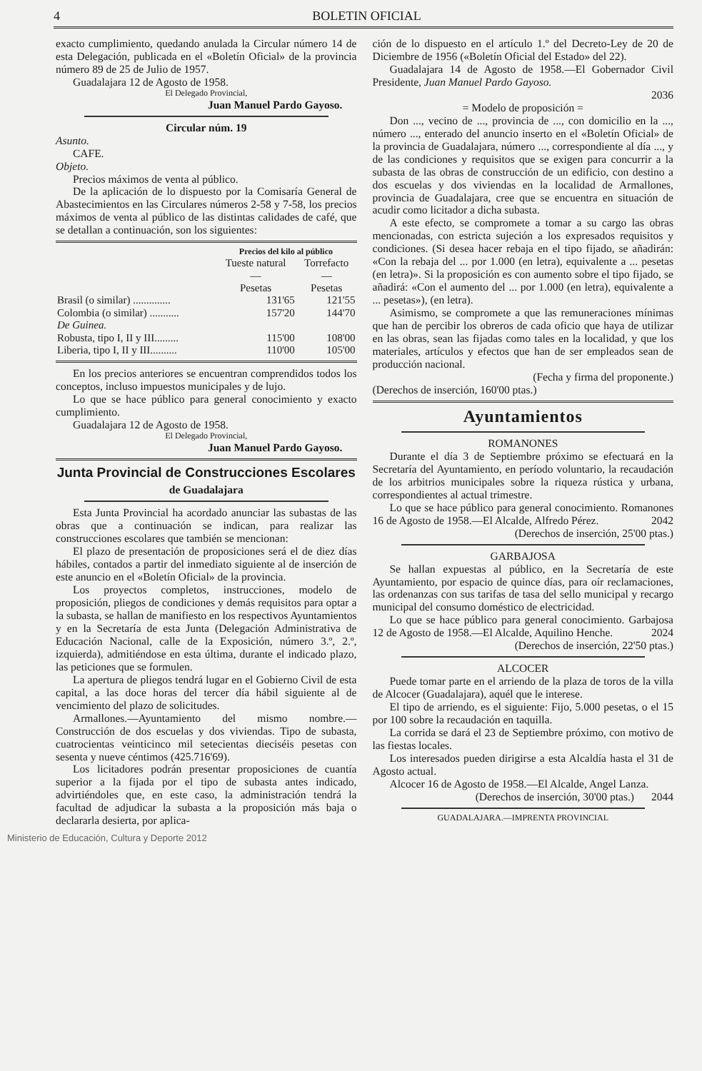4 BOLETIN OFICIAL
exacto cumplimiento, quedando anulada la Circular número 14 de esta Delegación, publicada en el «Boletín Oficial» de la provincia número 89 de 25 de Julio de 1957.
Guadalajara 12 de Agosto de 1958.
El Delegado Provincial,
Juan Manuel Pardo Gayoso.
Circular núm. 19
Asunto.
CAFE.
Objeto.
Precios máximos de venta al público.
De la aplicación de lo dispuesto por la Comisaría General de Abastecimientos en las Circulares números 2-58 y 7-58, los precios máximos de venta al público de las distintas calidades de café, que se detallan a continuación, son los siguientes:
| | Precios del kilo al público | |
| --- | --- | --- |
| | Tueste natural — Pesetas | Torrefacto — Pesetas |
| Brasil (o similar) .............. | 131'65 | 121'55 |
| Colombia (o similar) ........... | 157'20 | 144'70 |
| De Guinea. | | |
| Robusta, tipo I, II y III......... | 115'00 | 108'00 |
| Liberia, tipo I, II y III.......... | 110'00 | 105'00 |
En los precios anteriores se encuentran comprendidos todos los conceptos, incluso impuestos municipales y de lujo.
Lo que se hace público para general conocimiento y exacto cumplimiento.
Guadalajara 12 de Agosto de 1958.
El Delegado Provincial,
Juan Manuel Pardo Gayoso.
Junta Provincial de Construcciones Escolares
de Guadalajara
Esta Junta Provincial ha acordado anunciar las subastas de las obras que a continuación se indican, para realizar las construcciones escolares que también se mencionan:
El plazo de presentación de proposiciones será el de diez días hábiles, contados a partir del inmediato siguiente al de inserción de este anuncio en el «Boletín Oficial» de la provincia.
Los proyectos completos, instrucciones, modelo de proposición, pliegos de condiciones y demás requisitos para optar a la subasta, se hallan de manifiesto en los respectivos Ayuntamientos y en la Secretaría de esta Junta (Delegación Administrativa de Educación Nacional, calle de la Exposición, número 3.º, 2.º, izquierda), admitiéndose en esta última, durante el indicado plazo, las peticiones que se formulen.
La apertura de pliegos tendrá lugar en el Gobierno Civil de esta capital, a las doce horas del tercer día hábil siguiente al de vencimiento del plazo de solicitudes.
Armallones.—Ayuntamiento del mismo nombre.— Construcción de dos escuelas y dos viviendas. Tipo de subasta, cuatrocientas veinticinco mil setecientas dieciséis pesetas con sesenta y nueve céntimos (425.716'69).
Los licitadores podrán presentar proposiciones de cuantía superior a la fijada por el tipo de subasta antes indicado, advirtiéndoles que, en este caso, la administración tendrá la facultad de adjudicar la subasta a la proposición más baja o declararla desierta, por aplica-
ción de lo dispuesto en el artículo 1.º del Decreto-Ley de 20 de Diciembre de 1956 («Boletín Oficial del Estado» del 22).
Guadalajara 14 de Agosto de 1958.—El Gobernador Civil Presidente, Juan Manuel Pardo Gayoso.
2036
= Modelo de proposición =
Don ..., vecino de ..., provincia de ..., con domicilio en la ..., número ..., enterado del anuncio inserto en el «Boletín Oficial» de la provincia de Guadalajara, número ..., correspondiente al día ..., y de las condiciones y requisitos que se exigen para concurrir a la subasta de las obras de construcción de un edificio, con destino a dos escuelas y dos viviendas en la localidad de Armallones, provincia de Guadalajara, cree que se encuentra en situación de acudir como licitador a dicha subasta.
A este efecto, se compromete a tomar a su cargo las obras mencionadas, con estricta sujeción a los expresados requisitos y condiciones. (Si desea hacer rebaja en el tipo fijado, se añadirán: «Con la rebaja del ... por 1.000 (en letra), equivalente a ... pesetas (en letra)». Si la proposición es con aumento sobre el tipo fijado, se añadirá: «Con el aumento del ... por 1.000 (en letra), equivalente a ... pesetas»), (en letra).
Asimismo, se compromete a que las remuneraciones mínimas que han de percibir los obreros de cada oficio que haya de utilizar en las obras, sean las fijadas como tales en la localidad, y que los materiales, artículos y efectos que han de ser empleados sean de producción nacional.
(Fecha y firma del proponente.)
(Derechos de inserción, 160'00 ptas.)
Ayuntamientos
ROMANONES
Durante el día 3 de Septiembre próximo se efectuará en la Secretaría del Ayuntamiento, en período voluntario, la recaudación de los arbitrios municipales sobre la riqueza rústica y urbana, correspondientes al actual trimestre.
Lo que se hace público para general conocimiento. Romanones 16 de Agosto de 1958.—El Alcalde, Alfredo Pérez. 2042
(Derechos de inserción, 25'00 ptas.)
GARBAJOSA
Se hallan expuestas al público, en la Secretaría de este Ayuntamiento, por espacio de quince días, para oír reclamaciones, las ordenanzas con sus tarifas de tasa del sello municipal y recargo municipal del consumo doméstico de electricidad.
Lo que se hace público para general conocimiento. Garbajosa 12 de Agosto de 1958.—El Alcalde, Aquilino Henche. 2024
(Derechos de inserción, 22'50 ptas.)
ALCOCER
Puede tomar parte en el arriendo de la plaza de toros de la villa de Alcocer (Guadalajara), aquél que le interese.
El tipo de arriendo, es el siguiente: Fijo, 5.000 pesetas, o el 15 por 100 sobre la recaudación en taquilla.
La corrida se dará el 23 de Septiembre próximo, con motivo de las fiestas locales.
Los interesados pueden dirigirse a esta Alcaldía hasta el 31 de Agosto actual.
Alcocer 16 de Agosto de 1958.—El Alcalde, Angel Lanza. 2044
(Derechos de inserción, 30'00 ptas.)
GUADALAJARA.—IMPRENTA PROVINCIAL
Ministerio de Educación, Cultura y Deporte 2012